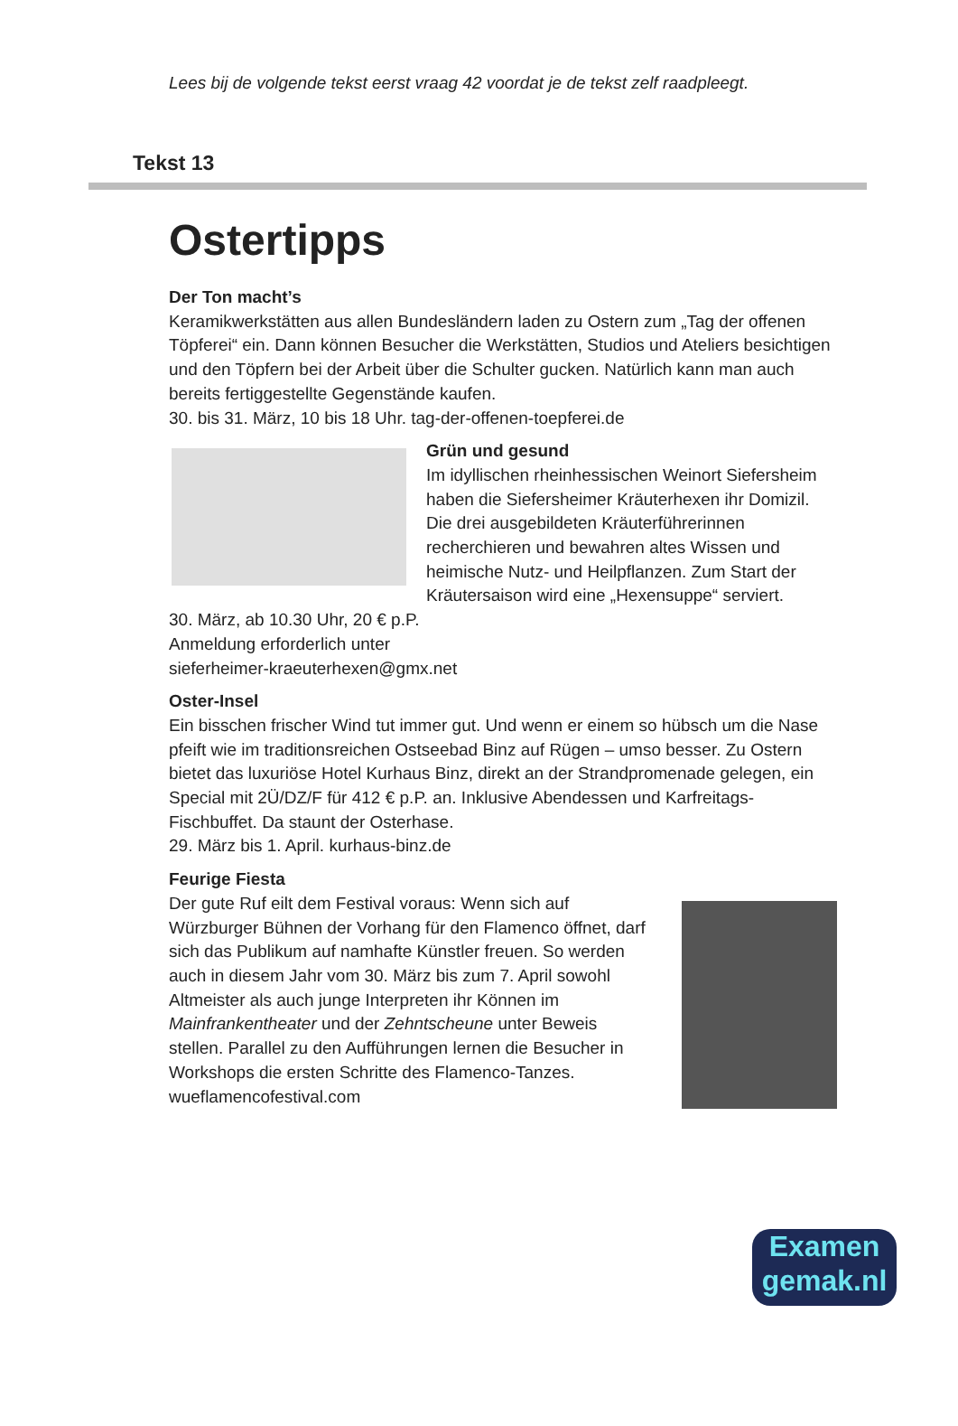Lees bij de volgende tekst eerst vraag 42 voordat je de tekst zelf raadpleegt.
Tekst 13
Ostertipps
Der Ton macht’s
Keramikwerkstätten aus allen Bundesländern laden zu Ostern zum „Tag der offenen Töpferei“ ein. Dann können Besucher die Werkstätten, Studios und Ateliers besichtigen und den Töpfern bei der Arbeit über die Schulter gucken. Natürlich kann man auch bereits fertiggestellte Gegenstände kaufen.
30. bis 31. März, 10 bis 18 Uhr. tag-der-offenen-toepferei.de
Grün und gesund
Im idyllischen rheinhessischen Weinort Siefersheim haben die Siefersheimer Kräuterhexen ihr Domizil. Die drei ausgebildeten Kräuterführerinnen recherchieren und bewahren altes Wissen und heimische Nutz- und Heilpflanzen. Zum Start der Kräutersaison wird eine „Hexensuppe“ serviert.
30. März, ab 10.30 Uhr, 20 € p.P.
Anmeldung erforderlich unter
sieferheimer-kraeuterhexen@gmx.net
Oster-Insel
Ein bisschen frischer Wind tut immer gut. Und wenn er einem so hübsch um die Nase pfeift wie im traditionsreichen Ostseebad Binz auf Rügen – umso besser. Zu Ostern bietet das luxuriöse Hotel Kurhaus Binz, direkt an der Strandpromenade gelegen, ein Special mit 2Ü/DZ/F für 412 € p.P. an. Inklusive Abendessen und Karfreitags-Fischbuffet. Da staunt der Osterhase.
29. März bis 1. April. kurhaus-binz.de
Feurige Fiesta
Der gute Ruf eilt dem Festival voraus: Wenn sich auf Würzburger Bühnen der Vorhang für den Flamenco öffnet, darf sich das Publikum auf namhafte Künstler freuen. So werden auch in diesem Jahr vom 30. März bis zum 7. April sowohl Altmeister als auch junge Interpreten ihr Können im Mainfrankentheater und der Zehntscheune unter Beweis stellen. Parallel zu den Aufführungen lernen die Besucher in Workshops die ersten Schritte des Flamenco-Tanzes.
wueflamencofestival.com
Examen
gemak.nl